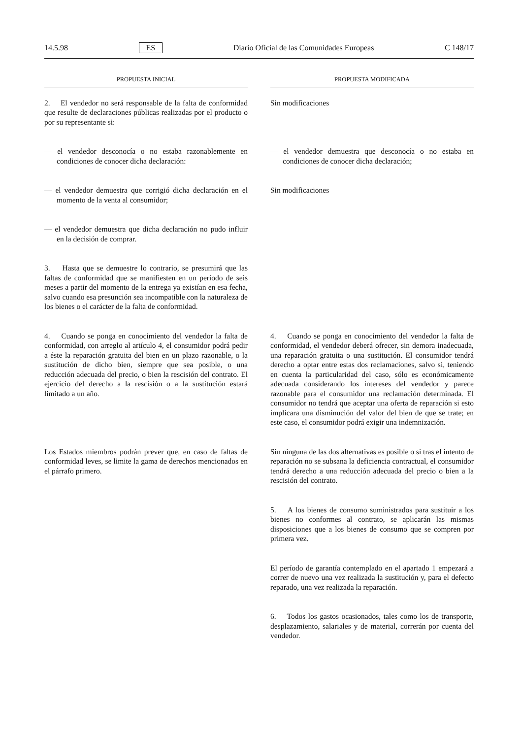14.5.98 ES Diario Oficial de las Comunidades Europeas C 148/17
PROPUESTA INICIAL PROPUESTA MODIFICADA
2. El vendedor no será responsable de la falta de conformidad que resulte de declaraciones públicas realizadas por el producto o por su representante si:
Sin modificaciones
— el vendedor desconocía o no estaba razonablemente en condiciones de conocer dicha declaración:
— el vendedor demuestra que desconocía o no estaba en condiciones de conocer dicha declaración;
— el vendedor demuestra que corrigió dicha declaración en el momento de la venta al consumidor;
Sin modificaciones
— el vendedor demuestra que dicha declaración no pudo influir en la decisión de comprar.
3. Hasta que se demuestre lo contrario, se presumirá que las faltas de conformidad que se manifiesten en un período de seis meses a partir del momento de la entrega ya existían en esa fecha, salvo cuando esa presunción sea incompatible con la naturaleza de los bienes o el carácter de la falta de conformidad.
4. Cuando se ponga en conocimiento del vendedor la falta de conformidad, con arreglo al artículo 4, el consumidor podrá pedir a éste la reparación gratuita del bien en un plazo razonable, o la sustitución de dicho bien, siempre que sea posible, o una reducción adecuada del precio, o bien la rescisión del contrato. El ejercicio del derecho a la rescisión o a la sustitución estará limitado a un año.
4. Cuando se ponga en conocimiento del vendedor la falta de conformidad, el vendedor deberá ofrecer, sin demora inadecuada, una reparación gratuita o una sustitución. El consumidor tendrá derecho a optar entre estas dos reclamaciones, salvo si, teniendo en cuenta la particularidad del caso, sólo es económicamente adecuada considerando los intereses del vendedor y parece razonable para el consumidor una reclamación determinada. El consumidor no tendrá que aceptar una oferta de reparación si esto implicara una disminución del valor del bien de que se trate; en este caso, el consumidor podrá exigir una indemnización.
Los Estados miembros podrán prever que, en caso de faltas de conformidad leves, se limite la gama de derechos mencionados en el párrafo primero.
Sin ninguna de las dos alternativas es posible o si tras el intento de reparación no se subsana la deficiencia contractual, el consumidor tendrá derecho a una reducción adecuada del precio o bien a la rescisión del contrato.
5. A los bienes de consumo suministrados para sustituir a los bienes no conformes al contrato, se aplicarán las mismas disposiciones que a los bienes de consumo que se compren por primera vez.
El período de garantía contemplado en el apartado 1 empezará a correr de nuevo una vez realizada la sustitución y, para el defecto reparado, una vez realizada la reparación.
6. Todos los gastos ocasionados, tales como los de transporte, desplazamiento, salariales y de material, correrán por cuenta del vendedor.